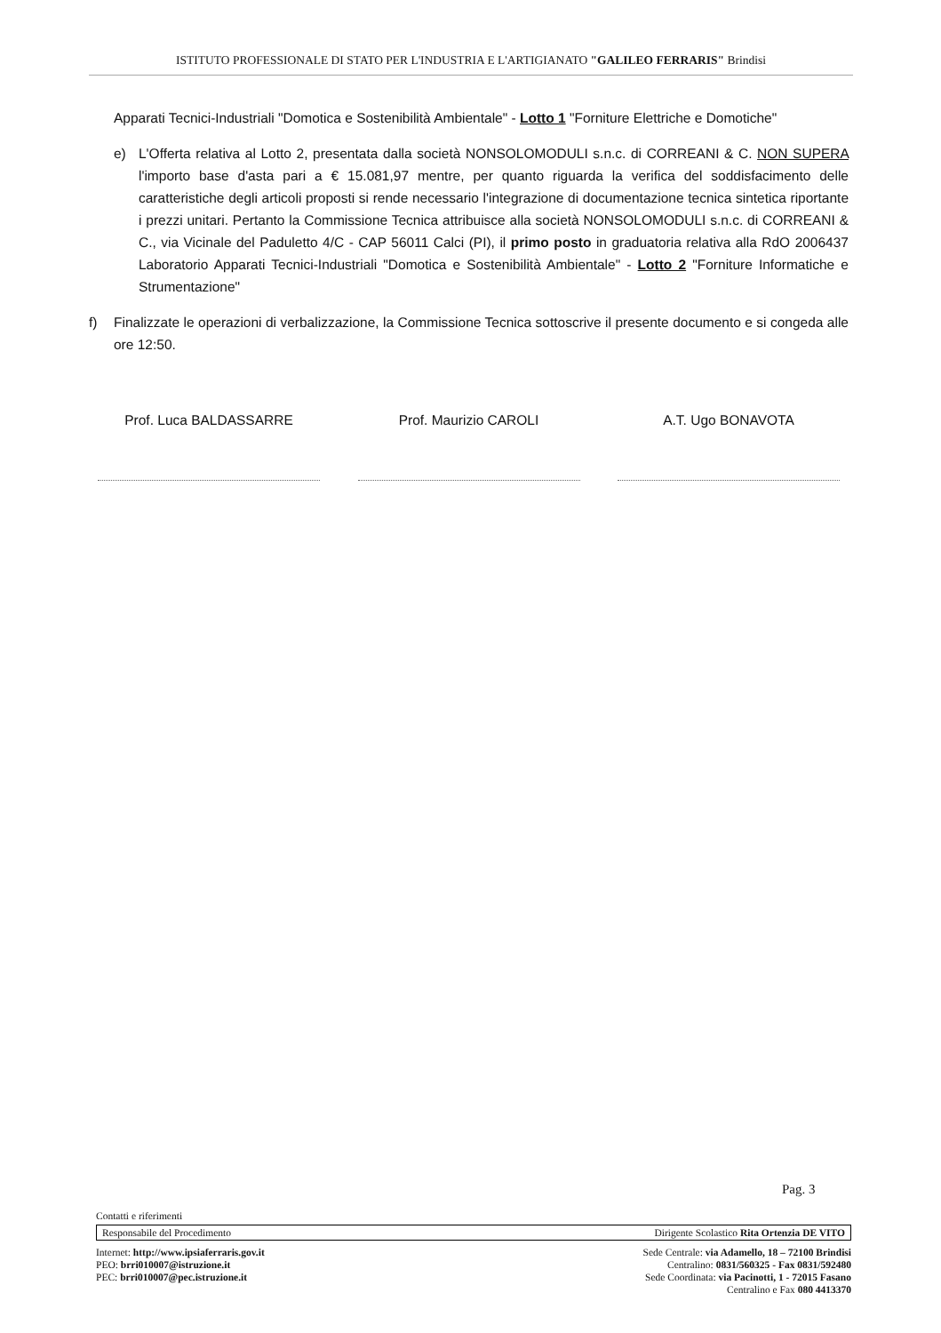ISTITUTO PROFESSIONALE DI STATO PER L'INDUSTRIA E L'ARTIGIANATO "GALILEO FERRARIS" Brindisi
Apparati Tecnici-Industriali "Domotica e Sostenibilità Ambientale" - Lotto 1 "Forniture Elettriche e Domotiche"
e) L'Offerta relativa al Lotto 2, presentata dalla società NONSOLOMODULI s.n.c. di CORREANI & C. NON SUPERA l'importo base d'asta pari a € 15.081,97 mentre, per quanto riguarda la verifica del soddisfacimento delle caratteristiche degli articoli proposti si rende necessario l'integrazione di documentazione tecnica sintetica riportante i prezzi unitari. Pertanto la Commissione Tecnica attribuisce alla società NONSOLOMODULI s.n.c. di CORREANI & C., via Vicinale del Paduletto 4/C - CAP 56011 Calci (PI), il primo posto in graduatoria relativa alla RdO 2006437 Laboratorio Apparati Tecnici-Industriali "Domotica e Sostenibilità Ambientale" - Lotto 2 "Forniture Informatiche e Strumentazione"
f) Finalizzate le operazioni di verbalizzazione, la Commissione Tecnica sottoscrive il presente documento e si congeda alle ore 12:50.
Prof. Luca BALDASSARRE Prof. Maurizio CAROLI A.T. Ugo BONAVOTA
Pag. 3
Contatti e riferimenti
Responsabile del Procedimento Dirigente Scolastico Rita Ortenzia DE VITO
Internet: http://www.ipsiaferraris.gov.it
PEO: brri010007@istruzione.it
PEC: brri010007@pec.istruzione.it
Sede Centrale: via Adamello, 18 – 72100 Brindisi
Centralino: 0831/560325 - Fax 0831/592480
Sede Coordinata: via Pacinotti, 1 - 72015 Fasano
Centralino e Fax 080 4413370